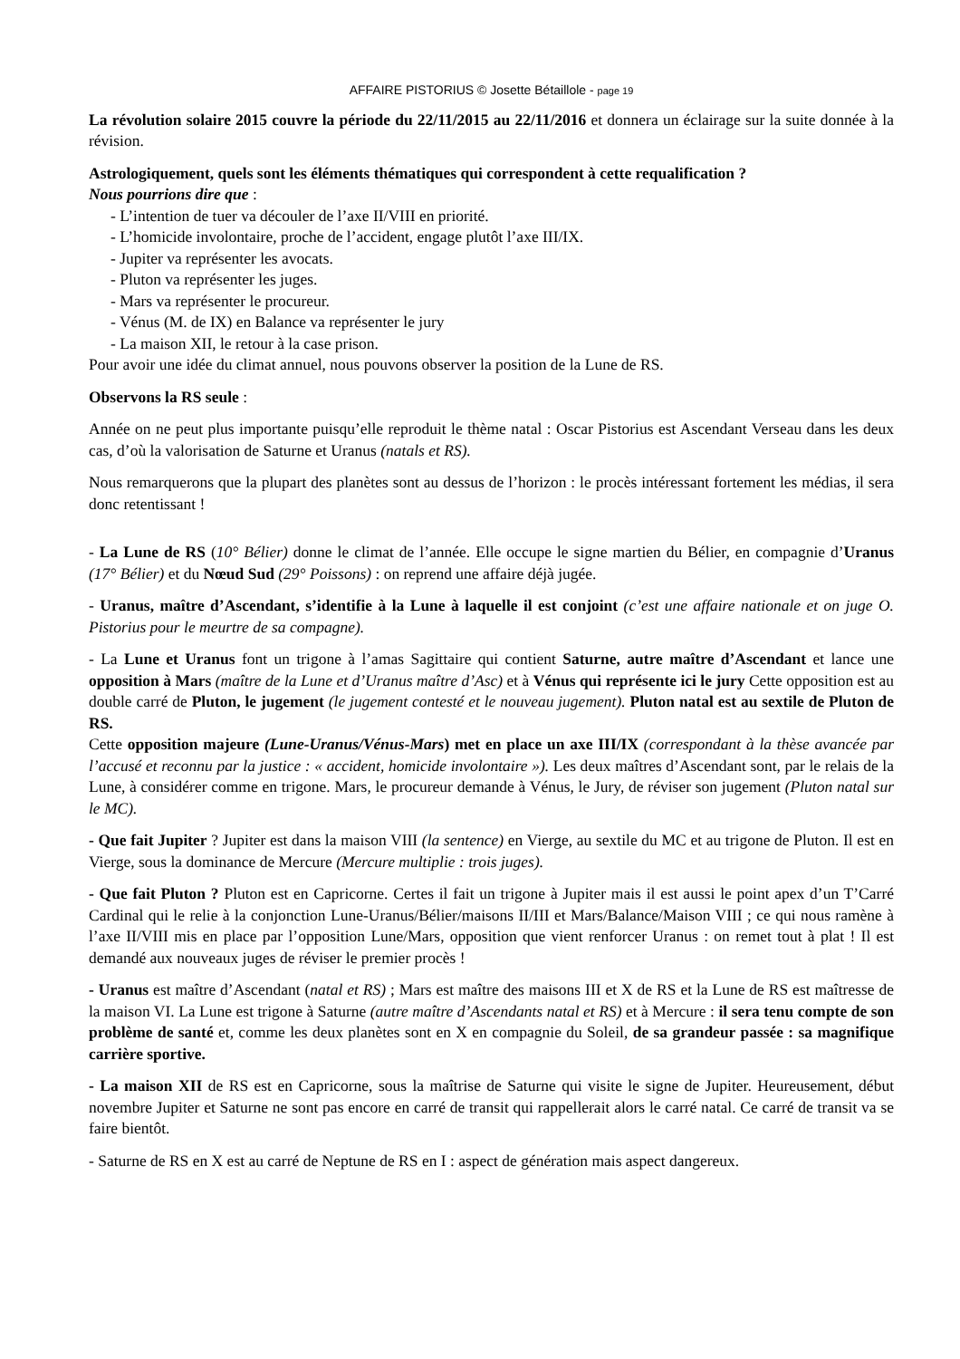AFFAIRE PISTORIUS © Josette Bétaillole - page 19
La révolution solaire 2015 couvre la période du 22/11/2015 au 22/11/2016 et donnera un éclairage sur la suite donnée à la révision.
Astrologiquement, quels sont les éléments thématiques qui correspondent à cette requalification ?
Nous pourrions dire que :
- L’intention de tuer va découler de l’axe II/VIII en priorité.
- L’homicide involontaire, proche de l’accident, engage plutôt l’axe III/IX.
- Jupiter va représenter les avocats.
- Pluton va représenter les juges.
- Mars va représenter le procureur.
- Vénus (M. de IX) en Balance va représenter le jury
- La maison XII, le retour à la case prison.
Pour avoir une idée du climat annuel, nous pouvons observer la position de la Lune de RS.
Observons la RS seule :
Année on ne peut plus importante puisqu’elle reproduit le thème natal : Oscar Pistorius est Ascendant Verseau dans les deux cas, d’où la valorisation de Saturne et Uranus (natals et RS).
Nous remarquerons que la plupart des planètes sont au dessus de l’horizon : le procès intéressant fortement les médias, il sera donc retentissant !
- La Lune de RS (10° Bélier) donne le climat de l’année. Elle occupe le signe martien du Bélier, en compagnie d’Uranus (17° Bélier) et du Nœud Sud (29° Poissons) : on reprend une affaire déjà jugée.
- Uranus, maître d’Ascendant, s’identifie à la Lune à laquelle il est conjoint (c’est une affaire nationale et on juge O. Pistorius pour le meurtre de sa compagne).
- La Lune et Uranus font un trigone à l’amas Sagittaire qui contient Saturne, autre maître d’Ascendant et lance une opposition à Mars (maître de la Lune et d’Uranus maître d’Asc) et à Vénus qui représente ici le jury Cette opposition est au double carré de Pluton, le jugement (le jugement contesté et le nouveau jugement). Pluton natal est au sextile de Pluton de RS.
Cette opposition majeure (Lune-Uranus/Vénus-Mars) met en place un axe III/IX (correspondant à la thèse avancée par l’accusé et reconnu par la justice : « accident, homicide involontaire »). Les deux maîtres d’Ascendant sont, par le relais de la Lune, à considérer comme en trigone. Mars, le procureur demande à Vénus, le Jury, de réviser son jugement (Pluton natal sur le MC).
- Que fait Jupiter ? Jupiter est dans la maison VIII (la sentence) en Vierge, au sextile du MC et au trigone de Pluton. Il est en Vierge, sous la dominance de Mercure (Mercure multiplie : trois juges).
- Que fait Pluton ? Pluton est en Capricorne. Certes il fait un trigone à Jupiter mais il est aussi le point apex d’un T’Carré Cardinal qui le relie à la conjonction Lune-Uranus/Bélier/maisons II/III et Mars/Balance/Maison VIII ; ce qui nous ramène à l’axe II/VIII mis en place par l’opposition Lune/Mars, opposition que vient renforcer Uranus : on remet tout à plat ! Il est demandé aux nouveaux juges de réviser le premier procès !
- Uranus est maître d’Ascendant (natal et RS) ; Mars est maître des maisons III et X de RS et la Lune de RS est maîtresse de la maison VI. La Lune est trigone à Saturne (autre maître d’Ascendants natal et RS) et à Mercure : il sera tenu compte de son problème de santé et, comme les deux planètes sont en X en compagnie du Soleil, de sa grandeur passée : sa magnifique carrière sportive.
- La maison XII de RS est en Capricorne, sous la maîtrise de Saturne qui visite le signe de Jupiter. Heureusement, début novembre Jupiter et Saturne ne sont pas encore en carré de transit qui rappellerait alors le carré natal. Ce carré de transit va se faire bientôt.
- Saturne de RS en X est au carré de Neptune de RS en I : aspect de génération mais aspect dangereux.